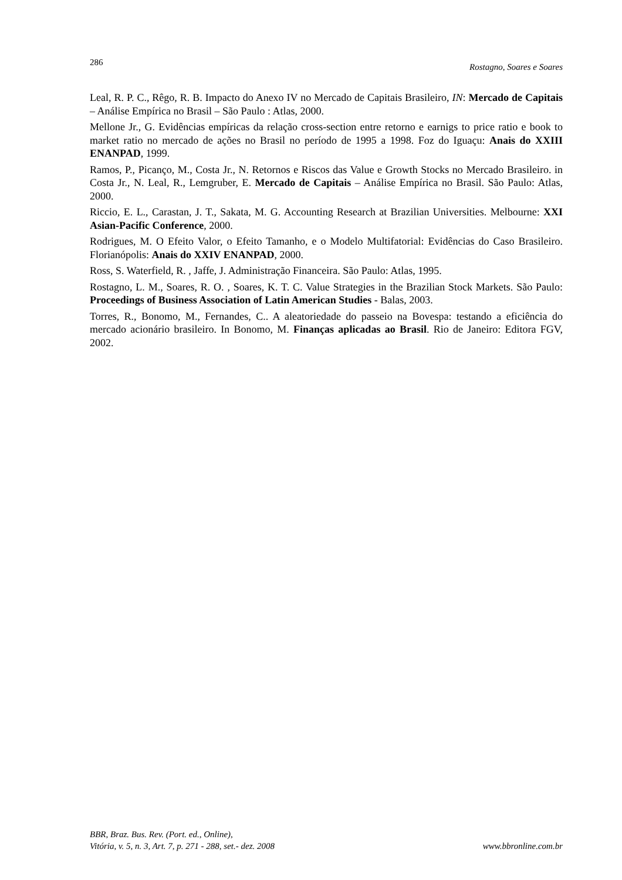286 Rostagno, Soares e Soares
Leal, R. P. C., Rêgo, R. B. Impacto do Anexo IV no Mercado de Capitais Brasileiro, IN: Mercado de Capitais – Análise Empírica no Brasil – São Paulo : Atlas, 2000.
Mellone Jr., G. Evidências empíricas da relação cross-section entre retorno e earnigs to price ratio e book to market ratio no mercado de ações no Brasil no período de 1995 a 1998. Foz do Iguaçu: Anais do XXIII ENANPAD, 1999.
Ramos, P., Picanço, M., Costa Jr., N. Retornos e Riscos das Value e Growth Stocks no Mercado Brasileiro. in Costa Jr., N. Leal, R., Lemgruber, E. Mercado de Capitais – Análise Empírica no Brasil. São Paulo: Atlas, 2000.
Riccio, E. L., Carastan, J. T., Sakata, M. G. Accounting Research at Brazilian Universities. Melbourne: XXI Asian-Pacific Conference, 2000.
Rodrigues, M. O Efeito Valor, o Efeito Tamanho, e o Modelo Multifatorial: Evidências do Caso Brasileiro. Florianópolis: Anais do XXIV ENANPAD, 2000.
Ross, S. Waterfield, R. , Jaffe, J. Administração Financeira. São Paulo: Atlas, 1995.
Rostagno, L. M., Soares, R. O. , Soares, K. T. C. Value Strategies in the Brazilian Stock Markets. São Paulo: Proceedings of Business Association of Latin American Studies - Balas, 2003.
Torres, R., Bonomo, M., Fernandes, C.. A aleatoriedade do passeio na Bovespa: testando a eficiência do mercado acionário brasileiro. In Bonomo, M. Finanças aplicadas ao Brasil. Rio de Janeiro: Editora FGV, 2002.
BBR, Braz. Bus. Rev. (Port. ed., Online),
Vitória, v. 5, n. 3, Art. 7, p. 271 - 288, set.- dez. 2008 www.bbronline.com.br